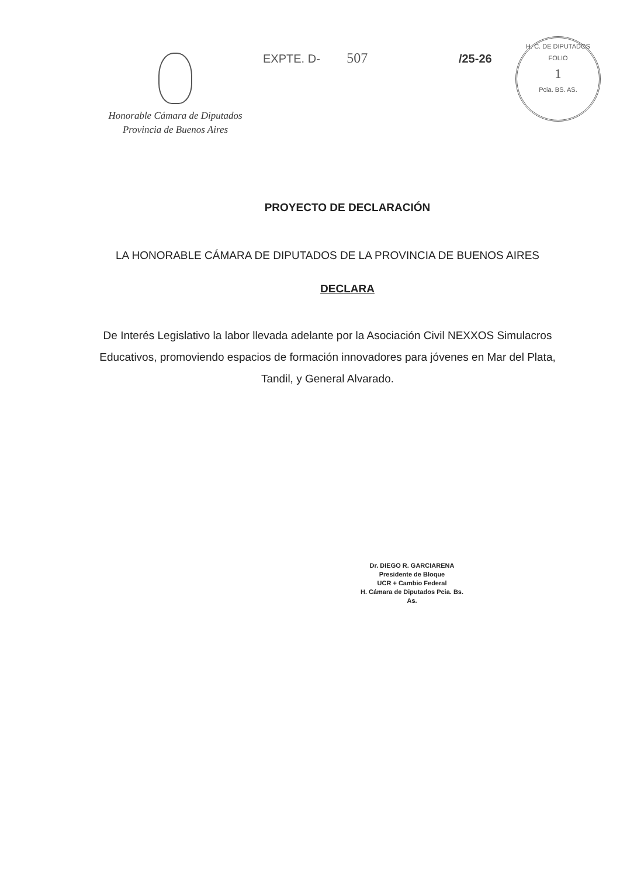H. C. DE DIPUTADOS
FOLIO
1
Pcia. BS. AS.
Honorable Cámara de Diputados
Provincia de Buenos Aires
EXPTE. D- 507 /25-26
PROYECTO DE DECLARACIÓN
LA HONORABLE CÁMARA DE DIPUTADOS DE LA PROVINCIA DE BUENOS AIRES
DECLARA
De Interés Legislativo la labor llevada adelante por la Asociación Civil NEXXOS Simulacros Educativos, promoviendo espacios de formación innovadores para jóvenes en Mar del Plata, Tandil, y General Alvarado.
Dr. DIEGO R. GARCIARENA
Presidente de Bloque
UCR + Cambio Federal
H. Cámara de Diputados Pcia. Bs. As.